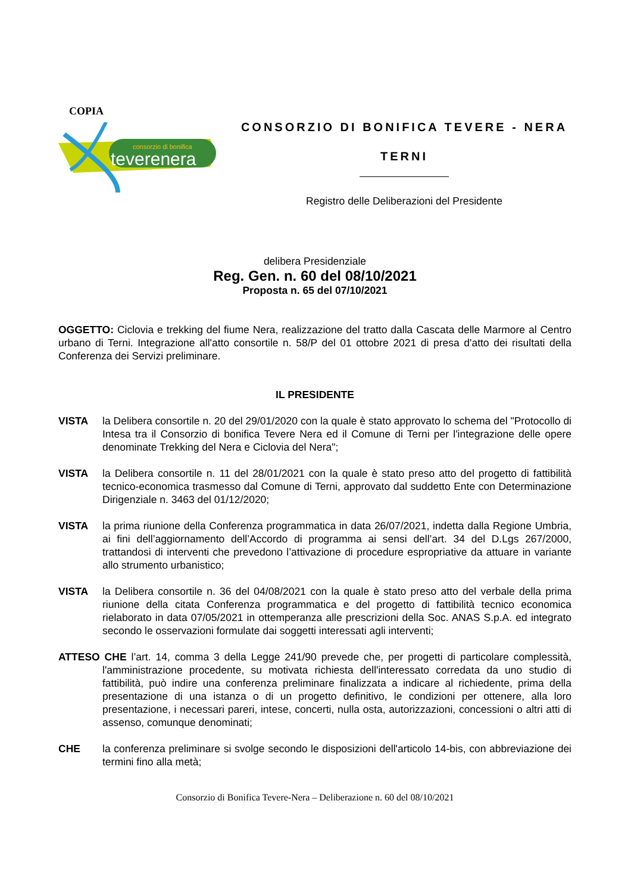COPIA
consorzio di bonifica
teverenera
CONSORZIO DI BONIFICA TEVERE - NERA
TERNI
Registro delle Deliberazioni del Presidente
delibera Presidenziale
Reg. Gen. n. 60 del 08/10/2021
Proposta n. 65 del 07/10/2021
OGGETTO: Ciclovia e trekking del fiume Nera, realizzazione del tratto dalla Cascata delle Marmore al Centro urbano di Terni. Integrazione all'atto consortile n. 58/P del 01 ottobre 2021 di presa d'atto dei risultati della Conferenza dei Servizi preliminare.
IL PRESIDENTE
VISTA la Delibera consortile n. 20 del 29/01/2020 con la quale è stato approvato lo schema del "Protocollo di Intesa tra il Consorzio di bonifica Tevere Nera ed il Comune di Terni per l'integrazione delle opere denominate Trekking del Nera e Ciclovia del Nera";
VISTA la Delibera consortile n. 11 del 28/01/2021 con la quale è stato preso atto del progetto di fattibilità tecnico-economica trasmesso dal Comune di Terni, approvato dal suddetto Ente con Determinazione Dirigenziale n. 3463 del 01/12/2020;
VISTA la prima riunione della Conferenza programmatica in data 26/07/2021, indetta dalla Regione Umbria, ai fini dell’aggiornamento dell’Accordo di programma ai sensi dell’art. 34 del D.Lgs 267/2000, trattandosi di interventi che prevedono l’attivazione di procedure espropriative da attuare in variante allo strumento urbanistico;
VISTA la Delibera consortile n. 36 del 04/08/2021 con la quale è stato preso atto del verbale della prima riunione della citata Conferenza programmatica e del progetto di fattibilità tecnico economica rielaborato in data 07/05/2021 in ottemperanza alle prescrizioni della Soc. ANAS S.p.A. ed integrato secondo le osservazioni formulate dai soggetti interessati agli interventi;
ATTESO CHE l’art. 14, comma 3 della Legge 241/90 prevede che, per progetti di particolare complessità, l'amministrazione procedente, su motivata richiesta dell'interessato corredata da uno studio di fattibilità, può indire una conferenza preliminare finalizzata a indicare al richiedente, prima della presentazione di una istanza o di un progetto definitivo, le condizioni per ottenere, alla loro presentazione, i necessari pareri, intese, concerti, nulla osta, autorizzazioni, concessioni o altri atti di assenso, comunque denominati;
CHE la conferenza preliminare si svolge secondo le disposizioni dell'articolo 14-bis, con abbreviazione dei termini fino alla metà;
Consorzio di Bonifica Tevere-Nera – Deliberazione n. 60 del 08/10/2021